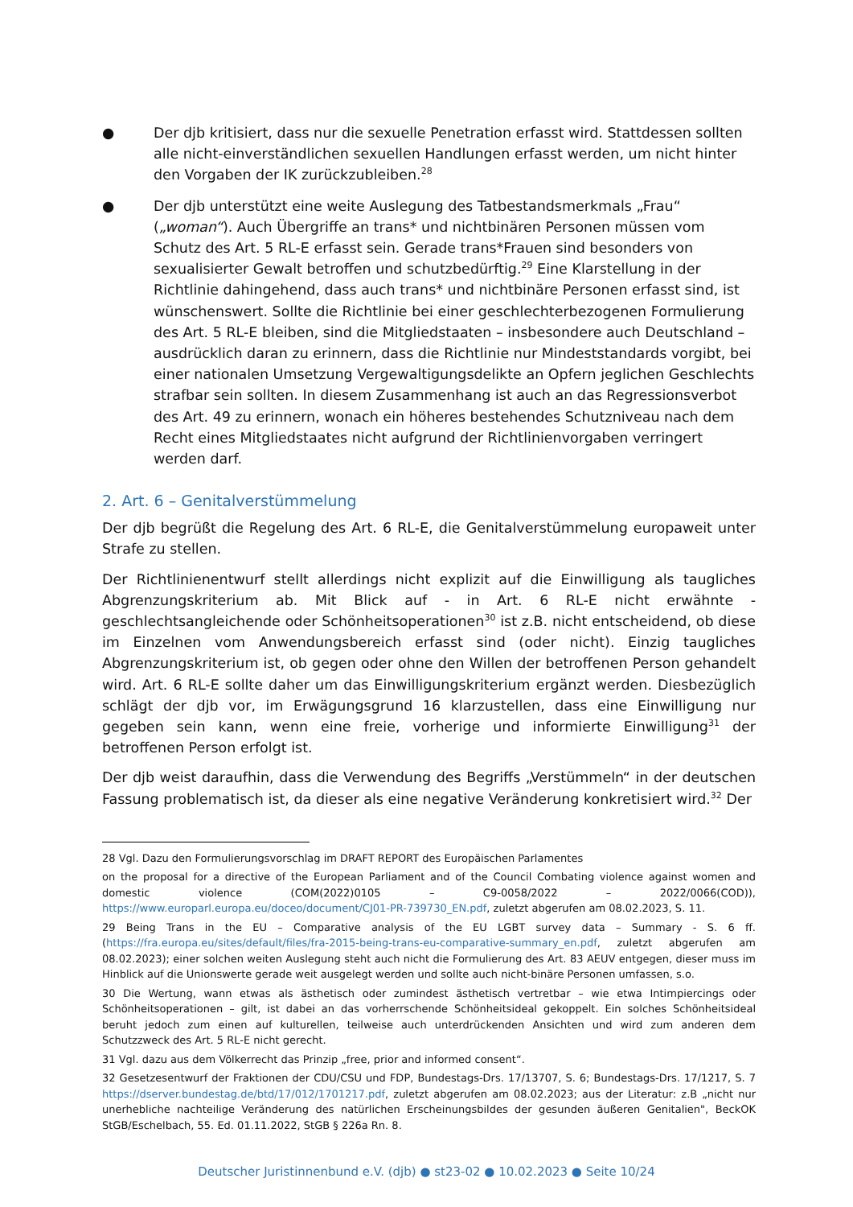● Der djb kritisiert, dass nur die sexuelle Penetration erfasst wird. Stattdessen sollten alle nicht-einverständlichen sexuellen Handlungen erfasst werden, um nicht hinter den Vorgaben der IK zurückzubleiben.<sup>28</sup>
● Der djb unterstützt eine weite Auslegung des Tatbestandsmerkmals „Frau“ („woman“). Auch Übergriffe an trans* und nichtbinären Personen müssen vom Schutz des Art. 5 RL-E erfasst sein. Gerade trans*Frauen sind besonders von sexualisierter Gewalt betroffen und schutzbedürftig.<sup>29</sup> Eine Klarstellung in der Richtlinie dahingehend, dass auch trans* und nichtbinäre Personen erfasst sind, ist wünschenswert. Sollte die Richtlinie bei einer geschlechterbezogenen Formulierung des Art. 5 RL-E bleiben, sind die Mitgliedstaaten – insbesondere auch Deutschland – ausdrücklich daran zu erinnern, dass die Richtlinie nur Mindeststandards vorgibt, bei einer nationalen Umsetzung Vergewaltigungsdelikte an Opfern jeglichen Geschlechts strafbar sein sollten. In diesem Zusammenhang ist auch an das Regressionsverbot des Art. 49 zu erinnern, wonach ein höheres bestehendes Schutzniveau nach dem Recht eines Mitgliedstaates nicht aufgrund der Richtlinienvorgaben verringert werden darf.
2. Art. 6 – Genitalverstümmelung
Der djb begrüßt die Regelung des Art. 6 RL-E, die Genitalverstümmelung europaweit unter Strafe zu stellen.
Der Richtlinienentwurf stellt allerdings nicht explizit auf die Einwilligung als taugliches Abgrenzungskriterium ab. Mit Blick auf - in Art. 6 RL-E nicht erwähnte - geschlechtsangleichende oder Schönheitsoperationen<sup>30</sup> ist z.B. nicht entscheidend, ob diese im Einzelnen vom Anwendungsbereich erfasst sind (oder nicht). Einzig taugliches Abgrenzungskriterium ist, ob gegen oder ohne den Willen der betroffenen Person gehandelt wird. Art. 6 RL-E sollte daher um das Einwilligungskriterium ergänzt werden. Diesbezüglich schlägt der djb vor, im Erwägungsgrund 16 klarzustellen, dass eine Einwilligung nur gegeben sein kann, wenn eine freie, vorherige und informierte Einwilligung<sup>31</sup> der betroffenen Person erfolgt ist.
Der djb weist daraufhin, dass die Verwendung des Begriffs „Verstümmeln“ in der deutschen Fassung problematisch ist, da dieser als eine negative Veränderung konkretisiert wird.<sup>32</sup> Der
28 Vgl. Dazu den Formulierungsvorschlag im DRAFT REPORT des Europäischen Parlamentes
on the proposal for a directive of the European Parliament and of the Council Combating violence against women and domestic violence (COM(2022)0105 – C9-0058/2022 – 2022/0066(COD)), https://www.europarl.europa.eu/doceo/document/CJ01-PR-739730_EN.pdf, zuletzt abgerufen am 08.02.2023, S. 11.
29 Being Trans in the EU – Comparative analysis of the EU LGBT survey data – Summary - S. 6 ff. (https://fra.europa.eu/sites/default/files/fra-2015-being-trans-eu-comparative-summary_en.pdf, zuletzt abgerufen am 08.02.2023); einer solchen weiten Auslegung steht auch nicht die Formulierung des Art. 83 AEUV entgegen, dieser muss im Hinblick auf die Unionswerte gerade weit ausgelegt werden und sollte auch nicht-binäre Personen umfassen, s.o.
30 Die Wertung, wann etwas als ästhetisch oder zumindest ästhetisch vertretbar – wie etwa Intimpiercings oder Schönheitsoperationen – gilt, ist dabei an das vorherrschende Schönheitsideal gekoppelt. Ein solches Schönheitsideal beruht jedoch zum einen auf kulturellen, teilweise auch unterdrückenden Ansichten und wird zum anderen dem Schutzzweck des Art. 5 RL-E nicht gerecht.
31 Vgl. dazu aus dem Völkerrecht das Prinzip „free, prior and informed consent“.
32 Gesetzesentwurf der Fraktionen der CDU/CSU und FDP, Bundestags-Drs. 17/13707, S. 6; Bundestags-Drs. 17/1217, S. 7 https://dserver.bundestag.de/btd/17/012/1701217.pdf, zuletzt abgerufen am 08.02.2023; aus der Literatur: z.B „nicht nur unerhebliche nachteilige Veränderung des natürlichen Erscheinungsbildes der gesunden äußeren Genitalien", BeckOK StGB/Eschelbach, 55. Ed. 01.11.2022, StGB § 226a Rn. 8.
Deutscher Juristinnenbund e.V. (djb) ● st23-02 ● 10.02.2023 ● Seite 10/24